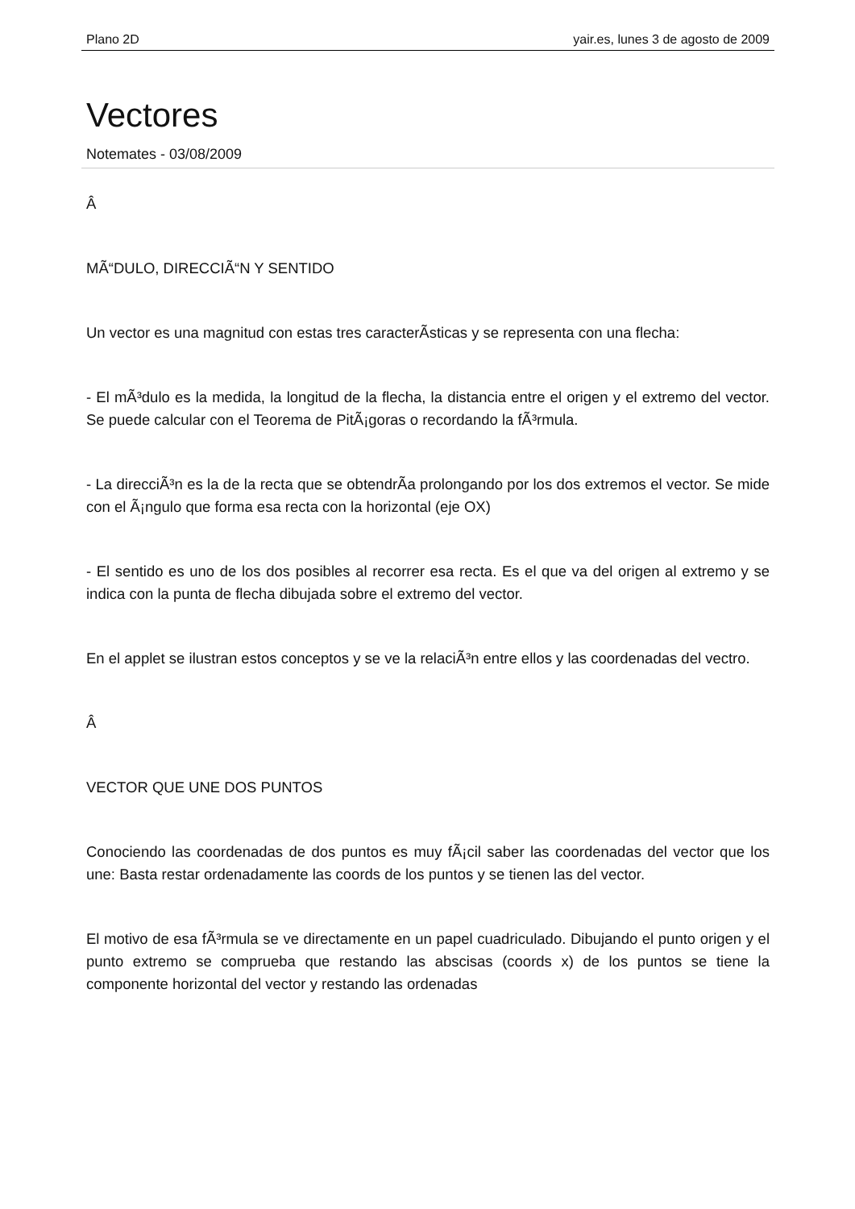Plano 2D yair.es, lunes 3 de agosto de 2009
Vectores
Notemates - 03/08/2009
Â
MÃ“DULO, DIRECCIÃ“N Y SENTIDO
Un vector es una magnitud con estas tres caracterÃ­sticas y se representa con una flecha:
- El mÃ³dulo es la medida, la longitud de la flecha, la distancia entre el origen y el extremo del vector. Se puede calcular con el Teorema de PitÃ¡goras o recordando la fÃ³rmula.
- La direcciÃ³n es la de la recta que se obtendrÃ­a prolongando por los dos extremos el vector. Se mide con el Ã¡ngulo que forma esa recta con la horizontal (eje OX)
- El sentido es uno de los dos posibles al recorrer esa recta. Es el que va del origen al extremo y se indica con la punta de flecha dibujada sobre el extremo del vector.
En el applet se ilustran estos conceptos y se ve la relaciÃ³n entre ellos y las coordenadas del vectro.
Â
VECTOR QUE UNE DOS PUNTOS
Conociendo las coordenadas de dos puntos es muy fÃ¡cil saber las coordenadas del vector que los une: Basta restar ordenadamente las coords de los puntos y se tienen las del vector.
El motivo de esa fÃ³rmula se ve directamente en un papel cuadriculado. Dibujando el punto origen y el punto extremo se comprueba que restando las abscisas (coords x) de los puntos se tiene la componente horizontal del vector y restando las ordenadas